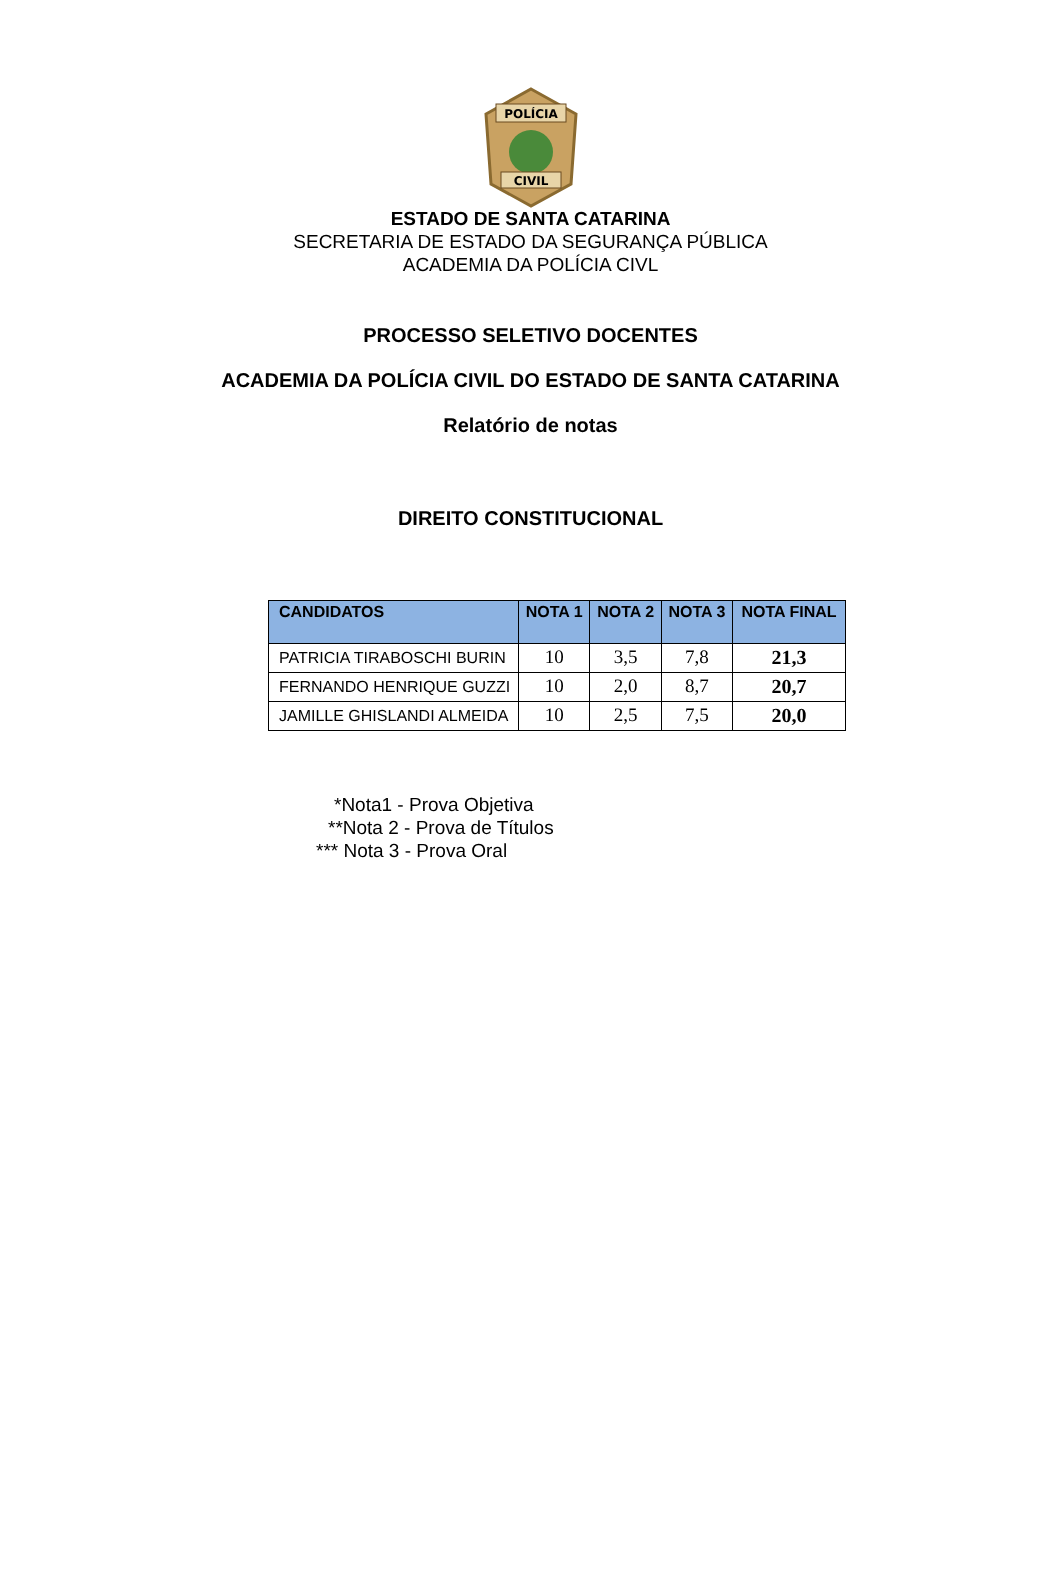POLÍCIA
CIVIL
ESTADO DE SANTA CATARINA
SECRETARIA DE ESTADO DA SEGURANÇA PÚBLICA
ACADEMIA DA POLÍCIA CIVL
PROCESSO SELETIVO DOCENTES
ACADEMIA DA POLÍCIA CIVIL DO ESTADO DE SANTA CATARINA
Relatório de notas
DIREITO CONSTITUCIONAL
| CANDIDATOS | NOTA 1 | NOTA 2 | NOTA 3 | NOTA FINAL |
| --- | --- | --- | --- | --- |
| PATRICIA TIRABOSCHI BURIN | 10 | 3,5 | 7,8 | 21,3 |
| FERNANDO HENRIQUE GUZZI | 10 | 2,0 | 8,7 | 20,7 |
| JAMILLE GHISLANDI ALMEIDA | 10 | 2,5 | 7,5 | 20,0 |
*Nota1 - Prova Objetiva
**Nota 2 - Prova de Títulos
*** Nota 3 - Prova Oral